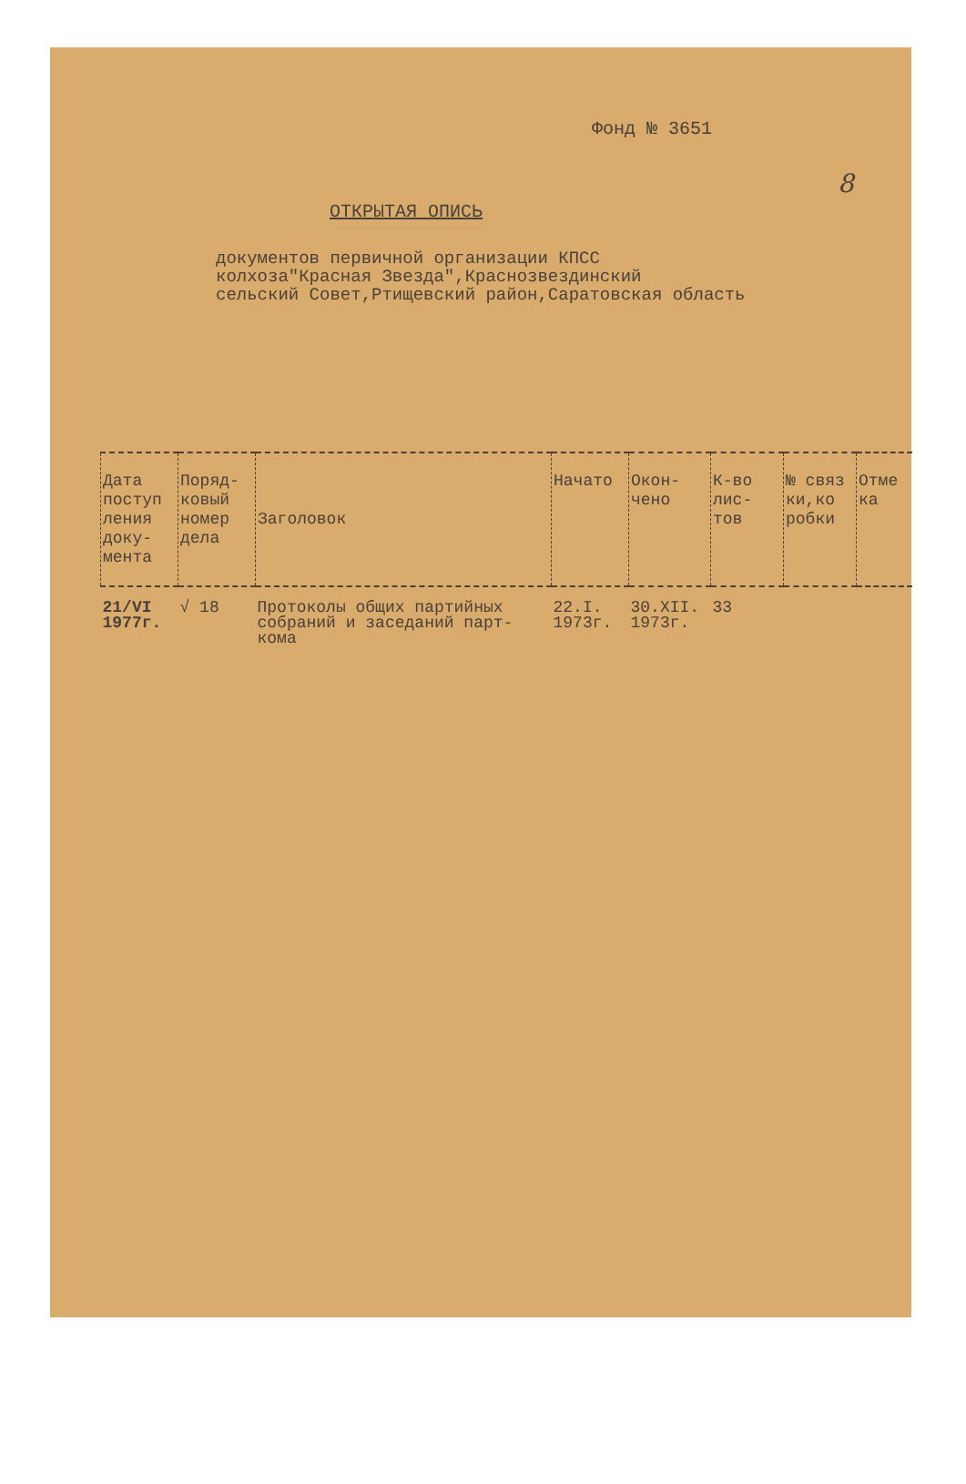8
Фонд № 3651
ОТКРЫТАЯ ОПИСЬ
документов первичной организации КПСС
колхоза"Красная Звезда",Краснозвездинский
сельский Совет,Ртищевский район,Саратовская область
| Дата поступ ления доку- мента | Поряд- ковый номер дела | Заголовок | Начато | Окон- чено | К-во лис- тов | № связ ки,ко робки | Отме ка |
| --- | --- | --- | --- | --- | --- | --- | --- |
| 21/VI 1977г. | √ 18 | Протоколы общих партийных собраний и заседаний парт- кома | 22.I. 1973г. | 30.XII. 1973г. | 33 | | |